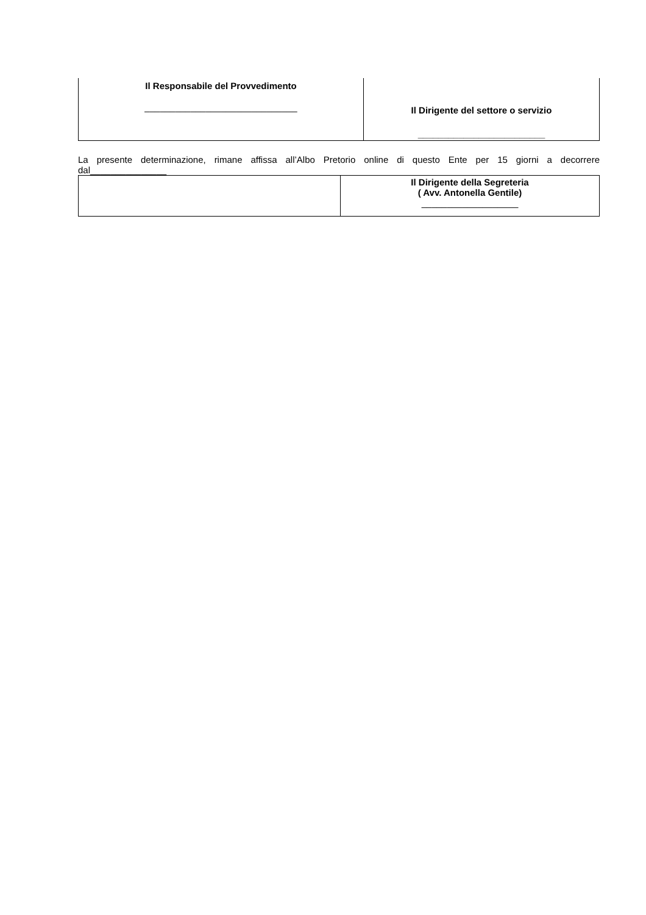| Il Responsabile del Provvedimento ______________________________ | Il Dirigente del settore o servizio _________________________ |
La presente determinazione, rimane affissa all’Albo Pretorio online di questo Ente per 15 giorni a decorrere dal_______________
| | Il Dirigente della Segreteria ( Avv. Antonella Gentile) ___________________ |